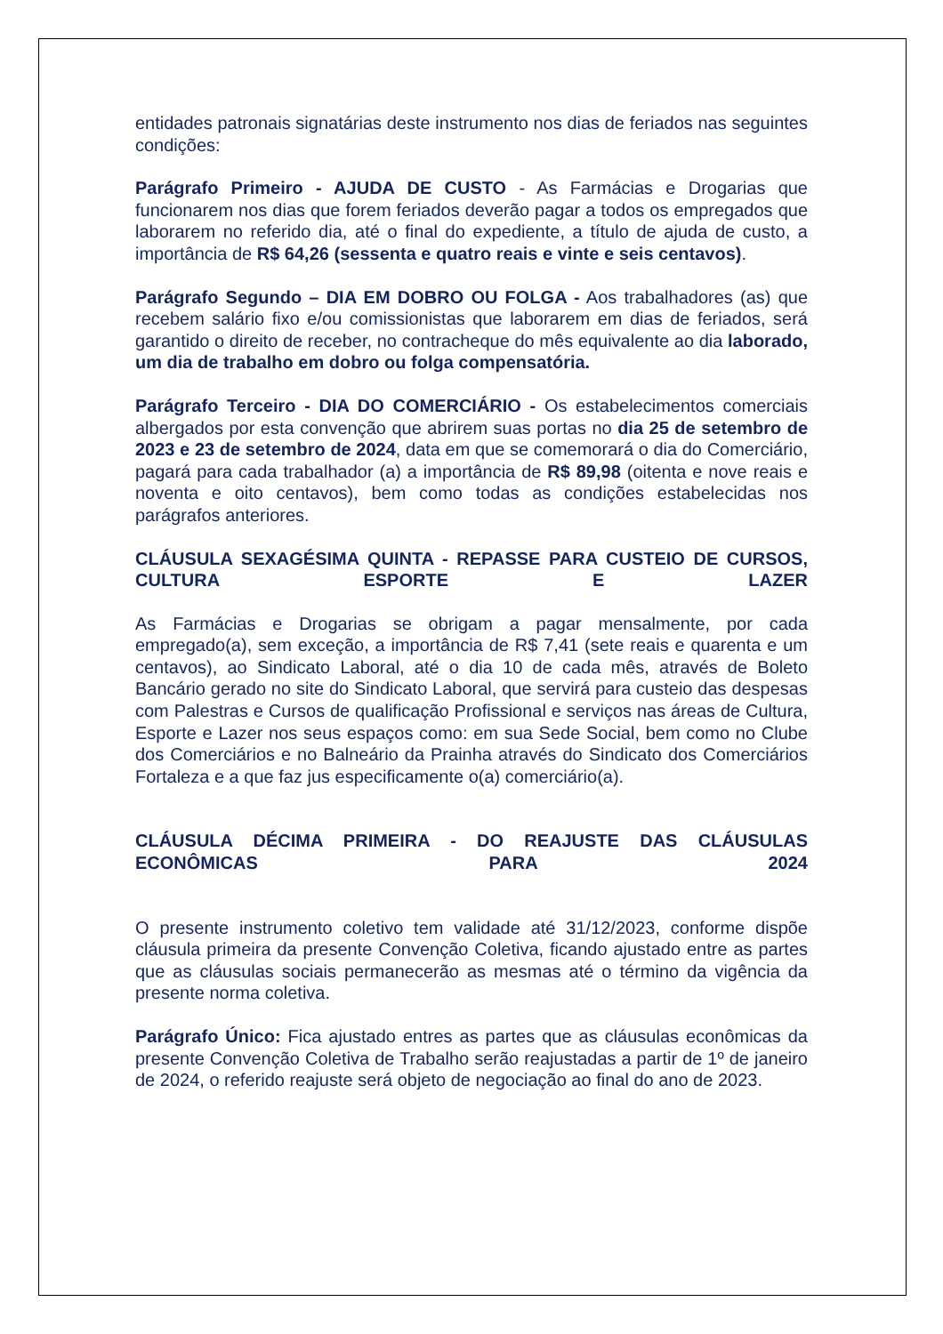entidades patronais signatárias deste instrumento nos dias de feriados nas seguintes condições:
Parágrafo Primeiro - AJUDA DE CUSTO - As Farmácias e Drogarias que funcionarem nos dias que forem feriados deverão pagar a todos os empregados que laborarem no referido dia, até o final do expediente, a título de ajuda de custo, a importância de R$ 64,26 (sessenta e quatro reais e vinte e seis centavos).
Parágrafo Segundo – DIA EM DOBRO OU FOLGA - Aos trabalhadores (as) que recebem salário fixo e/ou comissionistas que laborarem em dias de feriados, será garantido o direito de receber, no contracheque do mês equivalente ao dia laborado, um dia de trabalho em dobro ou folga compensatória.
Parágrafo Terceiro - DIA DO COMERCIÁRIO - Os estabelecimentos comerciais albergados por esta convenção que abrirem suas portas no dia 25 de setembro de 2023 e 23 de setembro de 2024, data em que se comemorará o dia do Comerciário, pagará para cada trabalhador (a) a importância de R$ 89,98 (oitenta e nove reais e noventa e oito centavos), bem como todas as condições estabelecidas nos parágrafos anteriores.
CLÁUSULA SEXAGÉSIMA QUINTA - REPASSE PARA CUSTEIO DE CURSOS, CULTURA ESPORTE E LAZER
As Farmácias e Drogarias se obrigam a pagar mensalmente, por cada empregado(a), sem exceção, a importância de R$ 7,41 (sete reais e quarenta e um centavos), ao Sindicato Laboral, até o dia 10 de cada mês, através de Boleto Bancário gerado no site do Sindicato Laboral, que servirá para custeio das despesas com Palestras e Cursos de qualificação Profissional e serviços nas áreas de Cultura, Esporte e Lazer nos seus espaços como: em sua Sede Social, bem como no Clube dos Comerciários e no Balneário da Prainha através do Sindicato dos Comerciários Fortaleza e a que faz jus especificamente o(a) comerciário(a).
CLÁUSULA DÉCIMA PRIMEIRA - DO REAJUSTE DAS CLÁUSULAS ECONÔMICAS PARA 2024
O presente instrumento coletivo tem validade até 31/12/2023, conforme dispõe cláusula primeira da presente Convenção Coletiva, ficando ajustado entre as partes que as cláusulas sociais permanecerão as mesmas até o término da vigência da presente norma coletiva.
Parágrafo Único: Fica ajustado entres as partes que as cláusulas econômicas da presente Convenção Coletiva de Trabalho serão reajustadas a partir de 1º de janeiro de 2024, o referido reajuste será objeto de negociação ao final do ano de 2023.